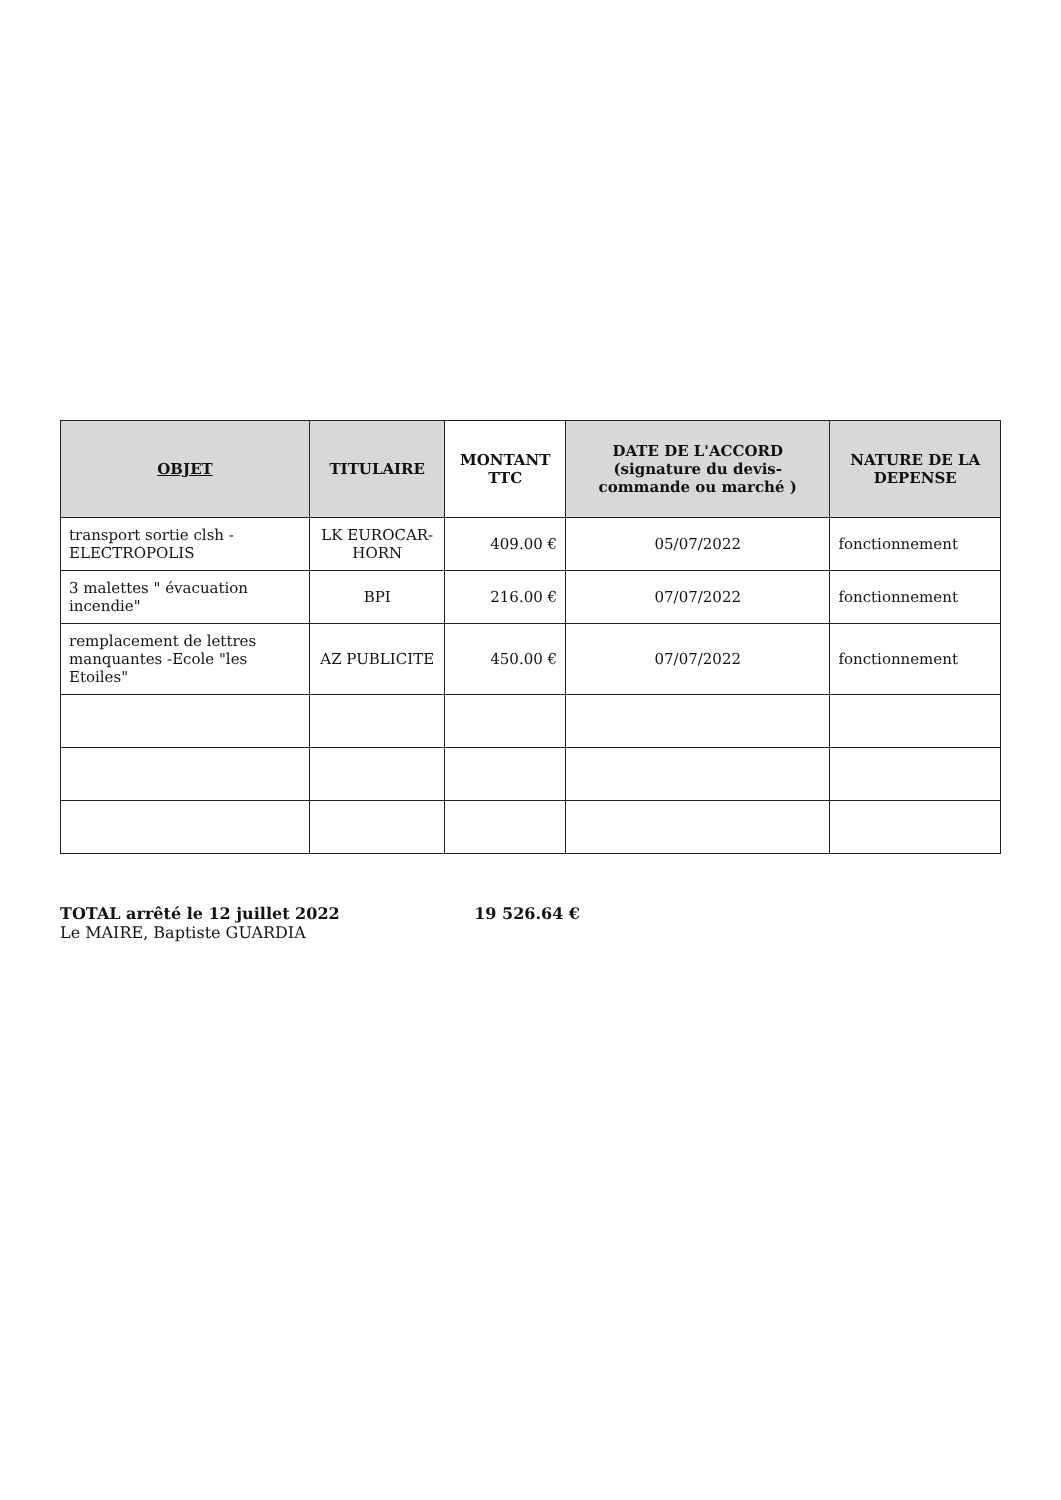| OBJET | TITULAIRE | MONTANT TTC | DATE DE L'ACCORD (signature du devis-commande ou marché ) | NATURE DE LA DEPENSE |
| --- | --- | --- | --- | --- |
| transport sortie clsh -ELECTROPOLIS | LK EUROCAR-HORN | 409.00 € | 05/07/2022 | fonctionnement |
| 3 malettes " évacuation incendie" | BPI | 216.00 € | 07/07/2022 | fonctionnement |
| remplacement de lettres manquantes -Ecole "les Etoiles" | AZ PUBLICITE | 450.00 € | 07/07/2022 | fonctionnement |
TOTAL arrêté le 12 juillet 2022
Le MAIRE, Baptiste GUARDIA
19 526.64 €